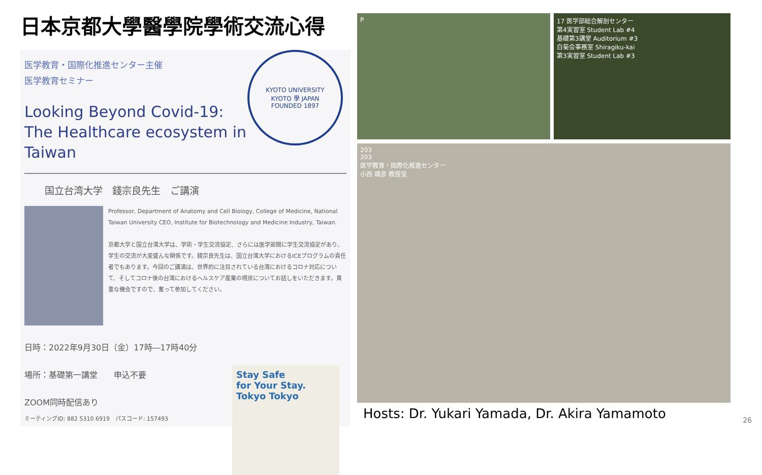日本京都大學醫學院學術交流心得
医学教育・国際化推進センター主催
医学教育セミナー
KYOTO UNIVERSITY
KYOTO 學 JAPAN
FOUNDED 1897
Looking Beyond Covid-19: The Healthcare ecosystem in Taiwan
国立台湾大学　錢宗良先生　ご講演
Professor, Department of Anatomy and Cell Biology, College of Medicine, National Taiwan University CEO, Institute for Biotechnology and Medicine Industry, Taiwan.
京都大学と国立台湾大学は、学術・学生交流協定、さらには医学部間に学生交流協定があり、学生の交流が大変盛んな関係です。錢宗良先生は、国立台湾大学におけるICEプログラムの責任者でもあります。今回のご講演は、世界的に注目されている台湾におけるコロナ対応について、そしてコロナ後の台湾におけるヘルスケア産業の現状についてお話しをいただきます。貴重な機会ですので、奮って参加してください。
日時：2022年9月30日（金）17時―17時40分
場所：基礎第一講堂　　申込不要
ZOOM同時配信あり
ミーティングID: 882 5310 6919　パスコード: 157493
Stay Safe
for Your Stay.
Tokyo Tokyo
P 17 医学部総合解剖センター
第4実習室 Student Lab #4
基礎第3講堂 Auditorium #3
白菊会事務室 Shiragiku-kai
第3実習室 Student Lab #3
203
203
医学教育・国際化推進センター
小西 靖彦 教授室
Hosts: Dr. Yukari Yamada, Dr. Akira Yamamoto
26